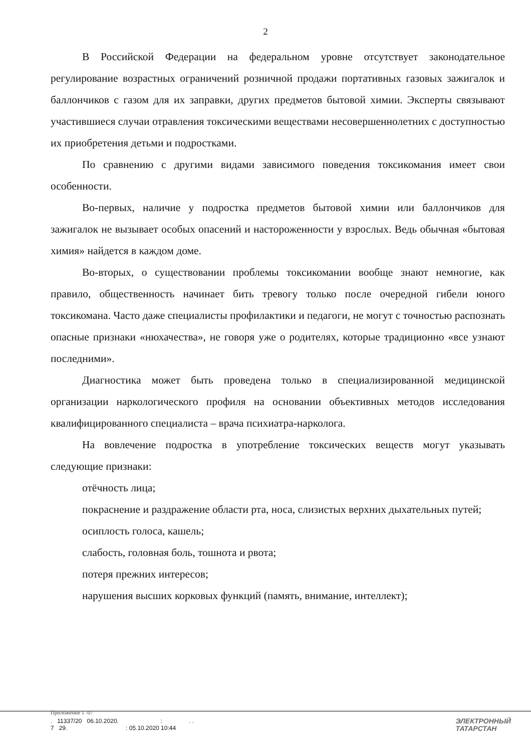2
В Российской Федерации на федеральном уровне отсутствует законодательное регулирование возрастных ограничений розничной продажи портативных газовых зажигалок и баллончиков с газом для их заправки, других предметов бытовой химии. Эксперты связывают участившиеся случаи отравления токсическими веществами несовершеннолетних с доступностью их приобретения детьми и подростками.
По сравнению с другими видами зависимого поведения токсикомания имеет свои особенности.
Во-первых, наличие у подростка предметов бытовой химии или баллончиков для зажигалок не вызывает особых опасений и настороженности у взрослых. Ведь обычная «бытовая химия» найдется в каждом доме.
Во-вторых, о существовании проблемы токсикомании вообще знают немногие, как правило, общественность начинает бить тревогу только после очередной гибели юного токсикомана. Часто даже специалисты профилактики и педагоги, не могут с точностью распознать опасные признаки «нюхачества», не говоря уже о родителях, которые традиционно «все узнают последними».
Диагностика может быть проведена только в специализированной медицинской организации наркологического профиля на основании объективных методов исследования квалифицированного специалиста – врача психиатра-нарколога.
На вовлечение подростка в употребление токсических веществ могут указывать следующие признаки:
отёчность лица;
покраснение и раздражение области рта, носа, слизистых верхних дыхательных путей;
осиплость голоса, кашель;
слабость, головная боль, тошнота и рвота;
потеря прежних интересов;
нарушения высших корковых функций (память, внимание, интеллект);
Приложение 1 -07
. 11337/20 06.10.2020. : . .
7 29. : 05.10.2020 10:44
ЭЛЕКТРОННЫЙ
ТАТАРСТАН